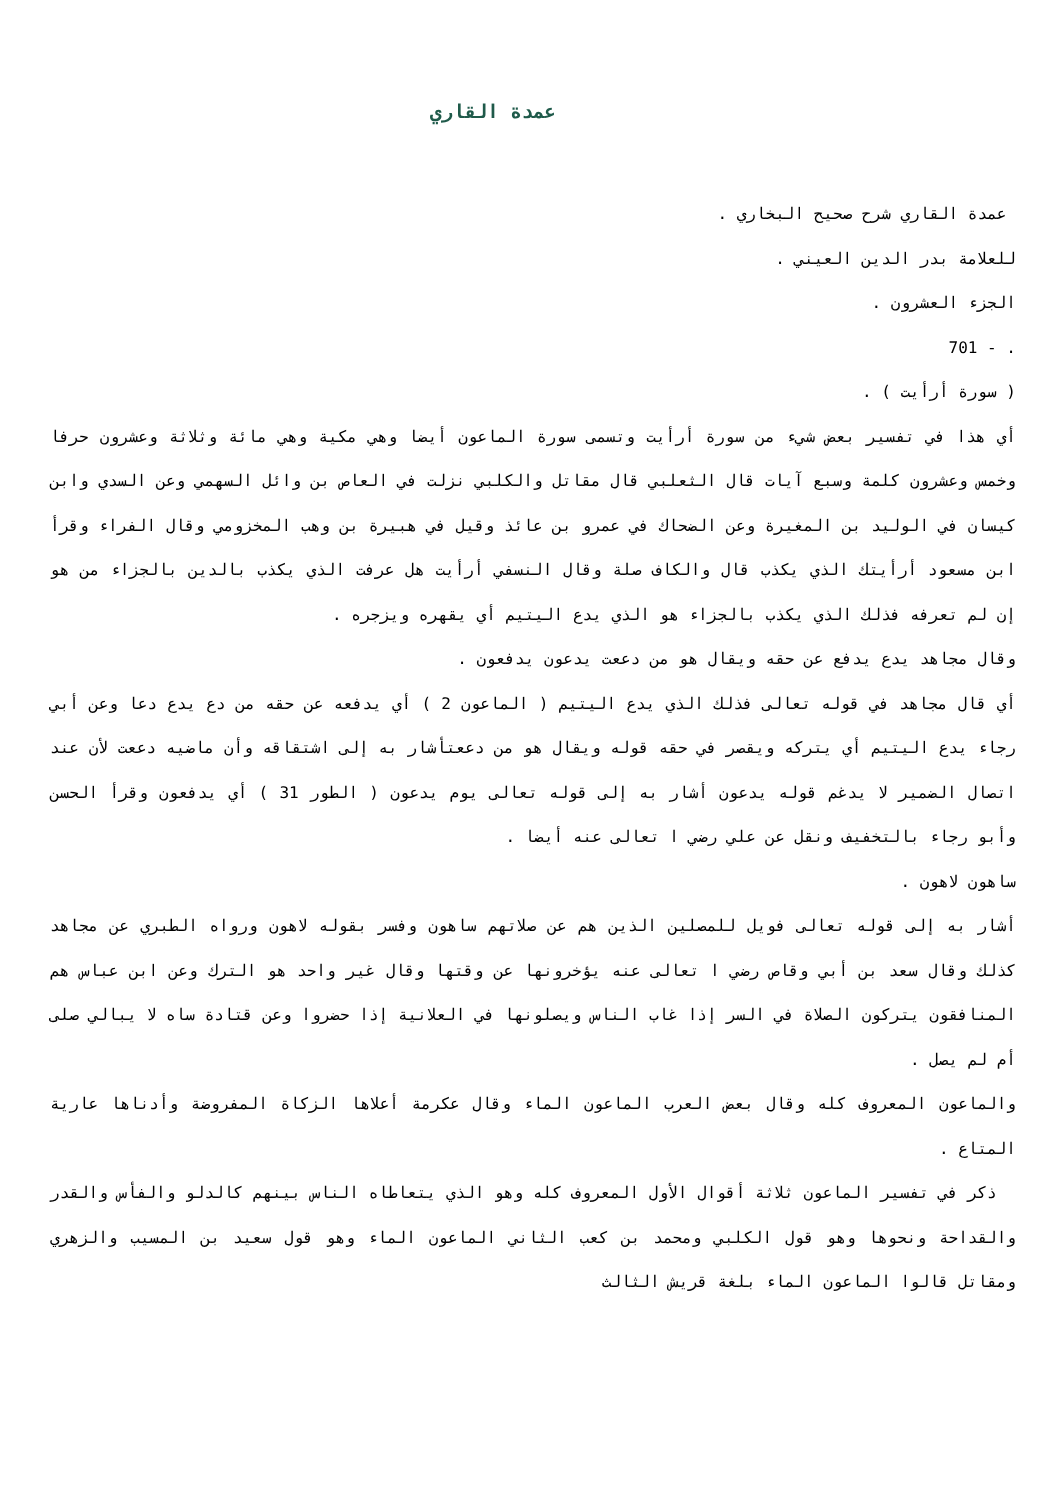عمدة القاري
عمدة القاري شرح صحيح البخاري .
للعلامة بدر الدين العيني .
الجزء العشرون .
. - 701
( سورة أرأيت ) .
أي هذا في تفسير بعض شيء من سورة أرأيت وتسمى سورة الماعون أيضا وهي مكية وهي مائة وثلاثة وعشرون حرفا وخمس وعشرون كلمة وسبع آيات قال الثعلبي قال مقاتل والكلبي نزلت في العاص بن وائل السهمي وعن السدي وابن كيسان في الوليد بن المغيرة وعن الضحاك في عمرو بن عائذ وقيل في هبيرة بن وهب المخزومي وقال الفراء وقرأ ابن مسعود أرأيتك الذي يكذب قال والكاف صلة وقال النسفي أرأيت هل عرفت الذي يكذب بالدين بالجزاء من هو إن لم تعرفه فذلك الذي يكذب بالجزاء هو الذي يدع اليتيم أي يقهره ويزجره .
وقال مجاهد يدع يدفع عن حقه ويقال هو من دععت يدعون يدفعون .
أي قال مجاهد في قوله تعالى فذلك الذي يدع اليتيم ( الماعون 2 ) أي يدفعه عن حقه من دع يدع دعا وعن أبي رجاء يدع اليتيم أي يتركه ويقصر في حقه قوله ويقال هو من دععتأشار به إلى اشتقاقه وأن ماضيه دععت لأن عند اتصال الضمير لا يدغم قوله يدعون أشار به إلى قوله تعالى يوم يدعون ( الطور 31 ) أي يدفعون وقرأ الحسن وأبو رجاء بالتخفيف ونقل عن علي رضي ا تعالى عنه أيضا .
ساهون لاهون .
أشار به إلى قوله تعالى فويل للمصلين الذين هم عن صلاتهم ساهون وفسر بقوله لاهون ورواه الطبري عن مجاهد كذلك وقال سعد بن أبي وقاص رضي ا تعالى عنه يؤخرونها عن وقتها وقال غير واحد هو الترك وعن ابن عباس هم المنافقون يتركون الصلاة في السر إذا غاب الناس ويصلونها في العلانية إذا حضروا وعن قتادة ساه لا يبالي صلى أم لم يصل .
والماعون المعروف كله وقال بعض العرب الماعون الماء وقال عكرمة أعلاها الزكاة المفروضة وأدناها عارية المتاع .
ذكر في تفسير الماعون ثلاثة أقوال الأول المعروف كله وهو الذي يتعاطاه الناس بينهم كالدلو والفأس والقدر والقداحة ونحوها وهو قول الكلبي ومحمد بن كعب الثاني الماعون الماء وهو قول سعيد بن المسيب والزهري ومقاتل قالوا الماعون الماء بلغة قريش الثالث